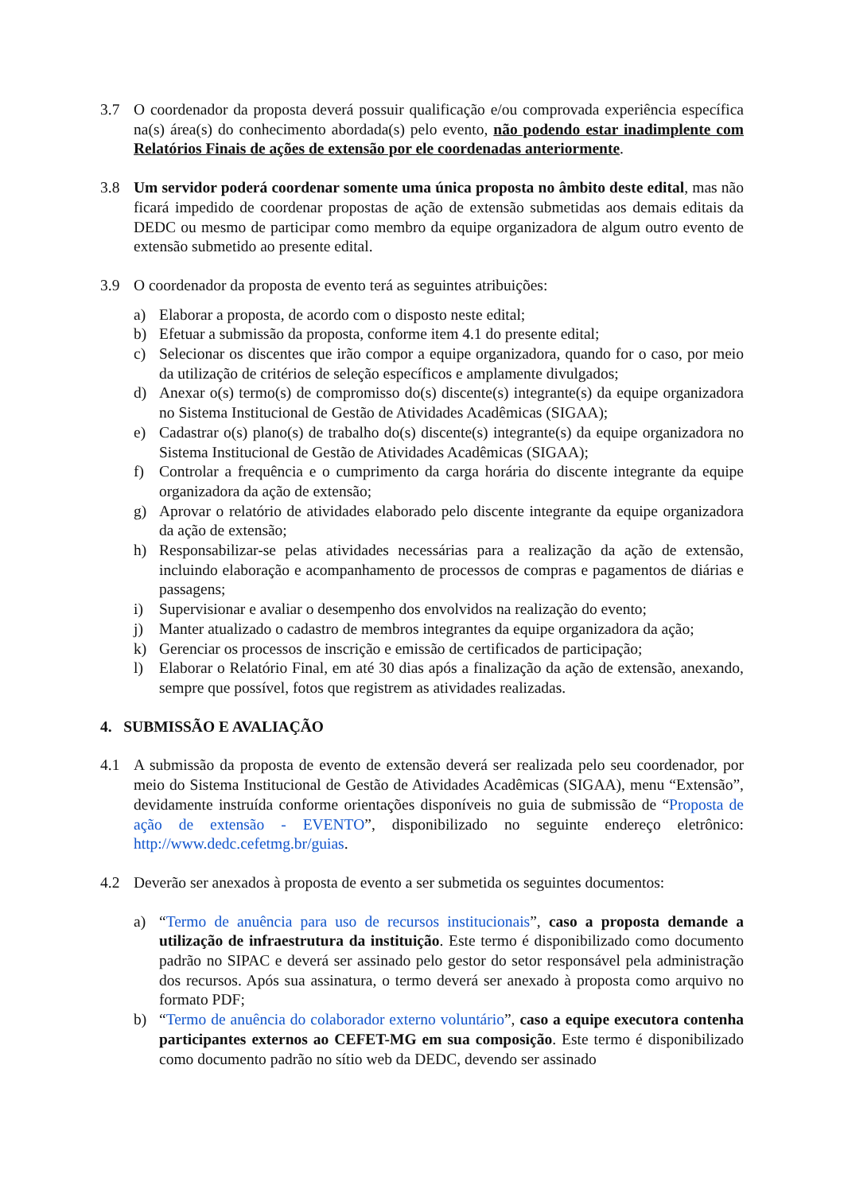3.7 O coordenador da proposta deverá possuir qualificação e/ou comprovada experiência específica na(s) área(s) do conhecimento abordada(s) pelo evento, não podendo estar inadimplente com Relatórios Finais de ações de extensão por ele coordenadas anteriormente.
3.8 Um servidor poderá coordenar somente uma única proposta no âmbito deste edital, mas não ficará impedido de coordenar propostas de ação de extensão submetidas aos demais editais da DEDC ou mesmo de participar como membro da equipe organizadora de algum outro evento de extensão submetido ao presente edital.
3.9 O coordenador da proposta de evento terá as seguintes atribuições:
a) Elaborar a proposta, de acordo com o disposto neste edital;
b) Efetuar a submissão da proposta, conforme item 4.1 do presente edital;
c) Selecionar os discentes que irão compor a equipe organizadora, quando for o caso, por meio da utilização de critérios de seleção específicos e amplamente divulgados;
d) Anexar o(s) termo(s) de compromisso do(s) discente(s) integrante(s) da equipe organizadora no Sistema Institucional de Gestão de Atividades Acadêmicas (SIGAA);
e) Cadastrar o(s) plano(s) de trabalho do(s) discente(s) integrante(s) da equipe organizadora no Sistema Institucional de Gestão de Atividades Acadêmicas (SIGAA);
f) Controlar a frequência e o cumprimento da carga horária do discente integrante da equipe organizadora da ação de extensão;
g) Aprovar o relatório de atividades elaborado pelo discente integrante da equipe organizadora da ação de extensão;
h) Responsabilizar-se pelas atividades necessárias para a realização da ação de extensão, incluindo elaboração e acompanhamento de processos de compras e pagamentos de diárias e passagens;
i) Supervisionar e avaliar o desempenho dos envolvidos na realização do evento;
j) Manter atualizado o cadastro de membros integrantes da equipe organizadora da ação;
k) Gerenciar os processos de inscrição e emissão de certificados de participação;
l) Elaborar o Relatório Final, em até 30 dias após a finalização da ação de extensão, anexando, sempre que possível, fotos que registrem as atividades realizadas.
4. SUBMISSÃO E AVALIAÇÃO
4.1 A submissão da proposta de evento de extensão deverá ser realizada pelo seu coordenador, por meio do Sistema Institucional de Gestão de Atividades Acadêmicas (SIGAA), menu “Extensão”, devidamente instruída conforme orientações disponíveis no guia de submissão de “Proposta de ação de extensão - EVENTO”, disponibilizado no seguinte endereço eletrônico: http://www.dedc.cefetmg.br/guias.
4.2 Deverão ser anexados à proposta de evento a ser submetida os seguintes documentos:
a) “Termo de anuência para uso de recursos institucionais”, caso a proposta demande a utilização de infraestrutura da instituição. Este termo é disponibilizado como documento padrão no SIPAC e deverá ser assinado pelo gestor do setor responsável pela administração dos recursos. Após sua assinatura, o termo deverá ser anexado à proposta como arquivo no formato PDF;
b) “Termo de anuência do colaborador externo voluntário”, caso a equipe executora contenha participantes externos ao CEFET-MG em sua composição. Este termo é disponibilizado como documento padrão no sítio web da DEDC, devendo ser assinado